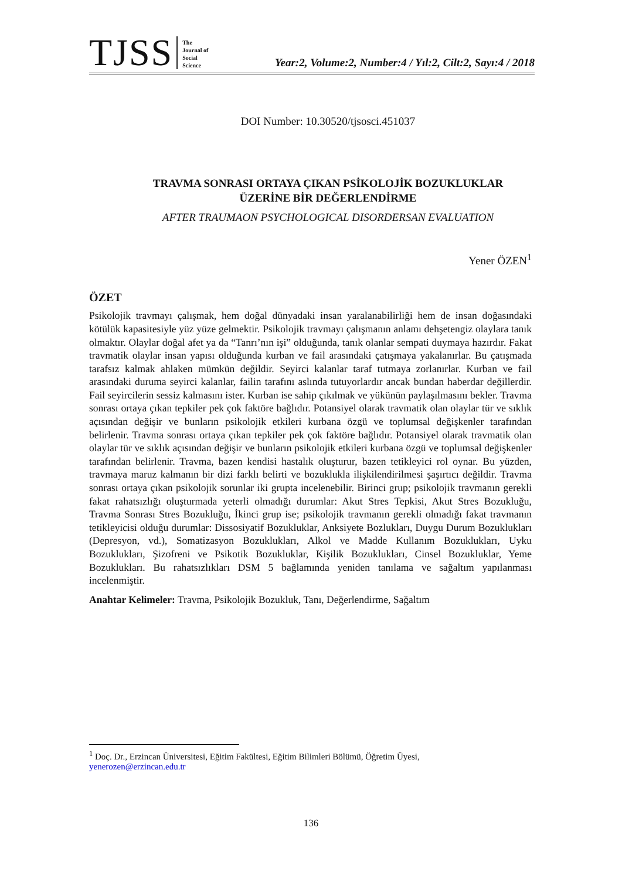TJSS
The
Journal of
Social
Science
Year:2, Volume:2, Number:4 / Yıl:2, Cilt:2, Sayı:4 / 2018
DOI Number: 10.30520/tjsosci.451037
TRAVMA SONRASI ORTAYA ÇIKAN PSİKOLOJİK BOZUKLUKLAR
ÜZERİNE BİR DEĞERLENDİRME
AFTER TRAUMAON PSYCHOLOGICAL DISORDERSAN EVALUATION
Yener ÖZEN<sup>1</sup>
ÖZET
Psikolojik travmayı çalışmak, hem doğal dünyadaki insan yaralanabilirliği hem de insan doğasındaki kötülük kapasitesiyle yüz yüze gelmektir. Psikolojik travmayı çalışmanın anlamı dehşetengiz olaylara tanık olmaktır. Olaylar doğal afet ya da “Tanrı’nın işi” olduğunda, tanık olanlar sempati duymaya hazırdır. Fakat travmatik olaylar insan yapısı olduğunda kurban ve fail arasındaki çatışmaya yakalanırlar. Bu çatışmada tarafsız kalmak ahlaken mümkün değildir. Seyirci kalanlar taraf tutmaya zorlanırlar. Kurban ve fail arasındaki duruma seyirci kalanlar, failin tarafını aslında tutuyorlardır ancak bundan haberdar değillerdir. Fail seyircilerin sessiz kalmasını ister. Kurban ise sahip çıkılmak ve yükünün paylaşılmasını bekler. Travma sonrası ortaya çıkan tepkiler pek çok faktöre bağlıdır. Potansiyel olarak travmatik olan olaylar tür ve sıklık açısından değişir ve bunların psikolojik etkileri kurbana özgü ve toplumsal değişkenler tarafından belirlenir. Travma sonrası ortaya çıkan tepkiler pek çok faktöre bağlıdır. Potansiyel olarak travmatik olan olaylar tür ve sıklık açısından değişir ve bunların psikolojik etkileri kurbana özgü ve toplumsal değişkenler tarafından belirlenir. Travma, bazen kendisi hastalık oluşturur, bazen tetikleyici rol oynar. Bu yüzden, travmaya maruz kalmanın bir dizi farklı belirti ve bozuklukla ilişkilendirilmesi şaşırtıcı değildir. Travma sonrası ortaya çıkan psikolojik sorunlar iki grupta incelenebilir. Birinci grup; psikolojik travmanın gerekli fakat rahatsızlığı oluşturmada yeterli olmadığı durumlar: Akut Stres Tepkisi, Akut Stres Bozukluğu, Travma Sonrası Stres Bozukluğu, İkinci grup ise; psikolojik travmanın gerekli olmadığı fakat travmanın tetikleyicisi olduğu durumlar: Dissosiyatif Bozukluklar, Anksiyete Bozlukları, Duygu Durum Bozuklukları (Depresyon, vd.), Somatizasyon Bozuklukları, Alkol ve Madde Kullanım Bozuklukları, Uyku Bozuklukları, Şizofreni ve Psikotik Bozukluklar, Kişilik Bozuklukları, Cinsel Bozukluklar, Yeme Bozuklukları. Bu rahatsızlıkları DSM 5 bağlamında yeniden tanılama ve sağaltım yapılanması incelenmiştir.
Anahtar Kelimeler: Travma, Psikolojik Bozukluk, Tanı, Değerlendirme, Sağaltım
<sup>1</sup> Doç. Dr., Erzincan Üniversitesi, Eğitim Fakültesi, Eğitim Bilimleri Bölümü, Öğretim Üyesi,
yenerozen@erzincan.edu.tr
136